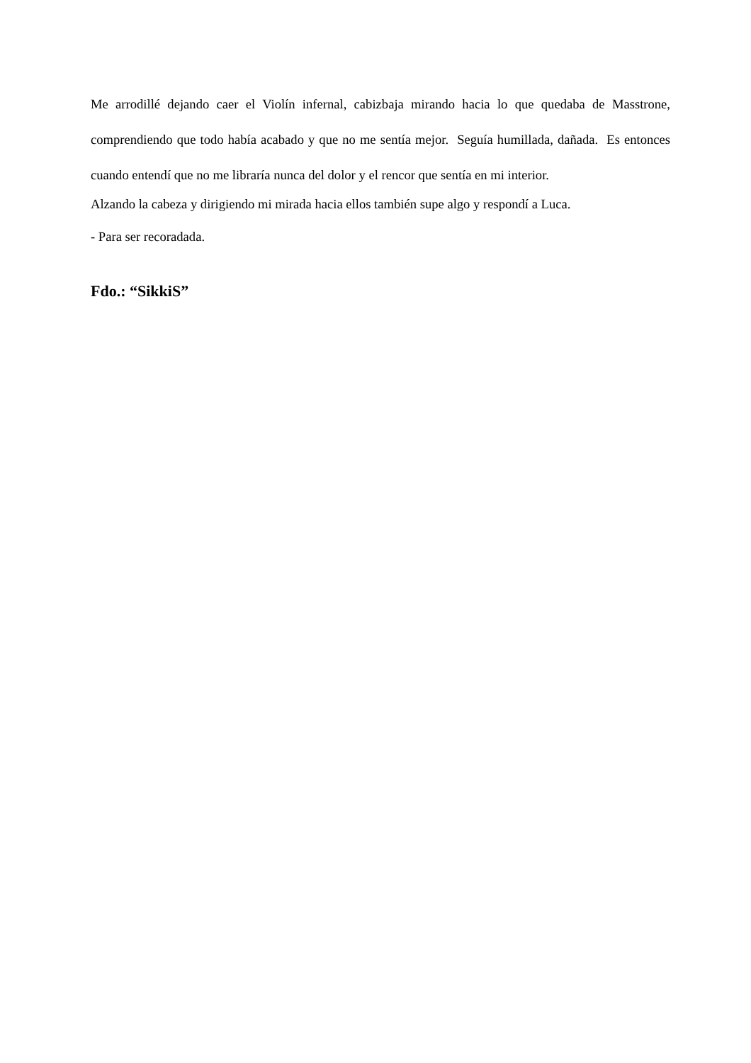Me arrodillé dejando caer el Violín infernal, cabizbaja mirando hacia lo que quedaba de Masstrone, comprendiendo que todo había acabado y que no me sentía mejor. Seguía humillada, dañada. Es entonces cuando entendí que no me libraría nunca del dolor y el rencor que sentía en mi interior.
Alzando la cabeza y dirigiendo mi mirada hacia ellos también supe algo y respondí a Luca.
- Para ser recoradada.
Fdo.: “SikkiS”